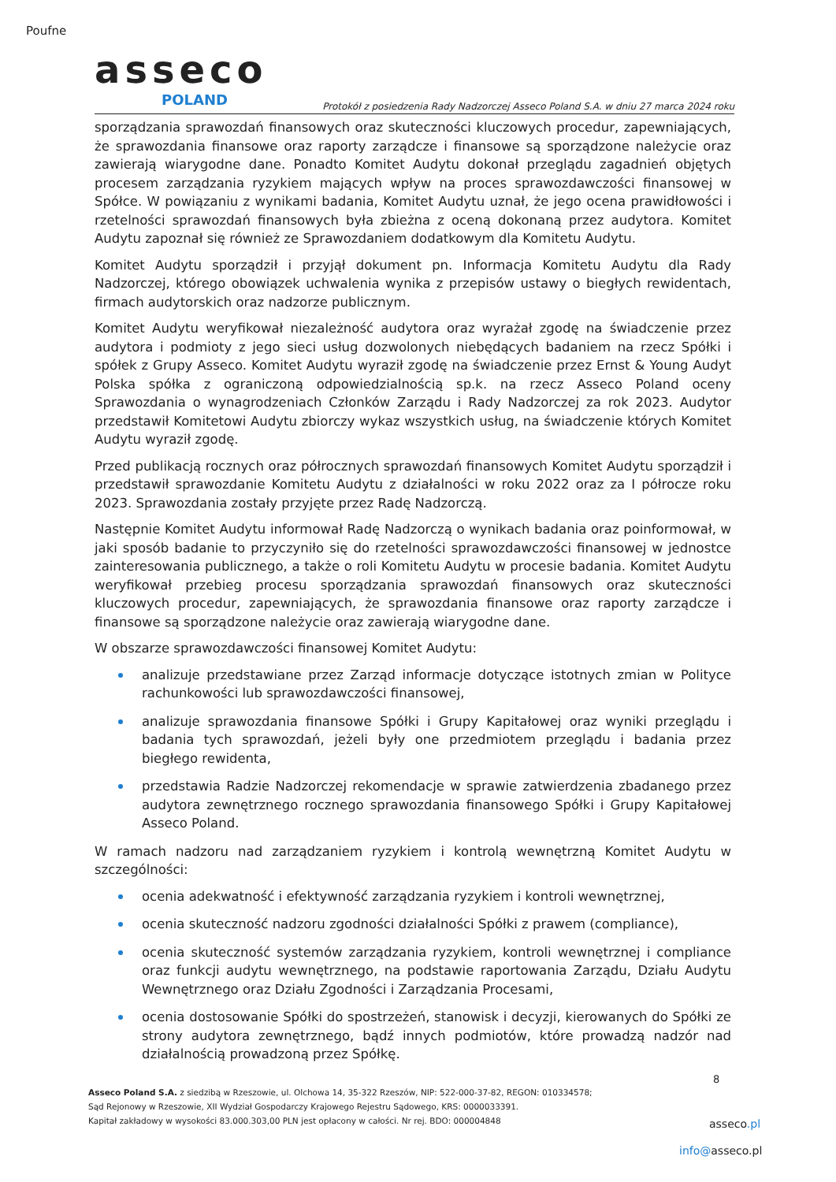Poufne
asseco
POLAND
Protokół z posiedzenia Rady Nadzorczej Asseco Poland S.A. w dniu 27 marca 2024 roku
sporządzania sprawozdań finansowych oraz skuteczności kluczowych procedur, zapewniających, że sprawozdania finansowe oraz raporty zarządcze i finansowe są sporządzone należycie oraz zawierają wiarygodne dane. Ponadto Komitet Audytu dokonał przeglądu zagadnień objętych procesem zarządzania ryzykiem mających wpływ na proces sprawozdawczości finansowej w Spółce. W powiązaniu z wynikami badania, Komitet Audytu uznał, że jego ocena prawidłowości i rzetelności sprawozdań finansowych była zbieżna z oceną dokonaną przez audytora. Komitet Audytu zapoznał się również ze Sprawozdaniem dodatkowym dla Komitetu Audytu.
Komitet Audytu sporządził i przyjął dokument pn. Informacja Komitetu Audytu dla Rady Nadzorczej, którego obowiązek uchwalenia wynika z przepisów ustawy o biegłych rewidentach, firmach audytorskich oraz nadzorze publicznym.
Komitet Audytu weryfikował niezależność audytora oraz wyrażał zgodę na świadczenie przez audytora i podmioty z jego sieci usług dozwolonych niebędących badaniem na rzecz Spółki i spółek z Grupy Asseco. Komitet Audytu wyraził zgodę na świadczenie przez Ernst & Young Audyt Polska spółka z ograniczoną odpowiedzialnością sp.k. na rzecz Asseco Poland oceny Sprawozdania o wynagrodzeniach Członków Zarządu i Rady Nadzorczej za rok 2023. Audytor przedstawił Komitetowi Audytu zbiorczy wykaz wszystkich usług, na świadczenie których Komitet Audytu wyraził zgodę.
Przed publikacją rocznych oraz półrocznych sprawozdań finansowych Komitet Audytu sporządził i przedstawił sprawozdanie Komitetu Audytu z działalności w roku 2022 oraz za I półrocze roku 2023. Sprawozdania zostały przyjęte przez Radę Nadzorczą.
Następnie Komitet Audytu informował Radę Nadzorczą o wynikach badania oraz poinformował, w jaki sposób badanie to przyczyniło się do rzetelności sprawozdawczości finansowej w jednostce zainteresowania publicznego, a także o roli Komitetu Audytu w procesie badania. Komitet Audytu weryfikował przebieg procesu sporządzania sprawozdań finansowych oraz skuteczności kluczowych procedur, zapewniających, że sprawozdania finansowe oraz raporty zarządcze i finansowe są sporządzone należycie oraz zawierają wiarygodne dane.
W obszarze sprawozdawczości finansowej Komitet Audytu:
analizuje przedstawiane przez Zarząd informacje dotyczące istotnych zmian w Polityce rachunkowości lub sprawozdawczości finansowej,
analizuje sprawozdania finansowe Spółki i Grupy Kapitałowej oraz wyniki przeglądu i badania tych sprawozdań, jeżeli były one przedmiotem przeglądu i badania przez biegłego rewidenta,
przedstawia Radzie Nadzorczej rekomendacje w sprawie zatwierdzenia zbadanego przez audytora zewnętrznego rocznego sprawozdania finansowego Spółki i Grupy Kapitałowej Asseco Poland.
W ramach nadzoru nad zarządzaniem ryzykiem i kontrolą wewnętrzną Komitet Audytu w szczególności:
ocenia adekwatność i efektywność zarządzania ryzykiem i kontroli wewnętrznej,
ocenia skuteczność nadzoru zgodności działalności Spółki z prawem (compliance),
ocenia skuteczność systemów zarządzania ryzykiem, kontroli wewnętrznej i compliance oraz funkcji audytu wewnętrznego, na podstawie raportowania Zarządu, Działu Audytu Wewnętrznego oraz Działu Zgodności i Zarządzania Procesami,
ocenia dostosowanie Spółki do spostrzeżeń, stanowisk i decyzji, kierowanych do Spółki ze strony audytora zewnętrznego, bądź innych podmiotów, które prowadzą nadzór nad działalnością prowadzoną przez Spółkę.
8
Asseco Poland S.A. z siedzibą w Rzeszowie, ul. Olchowa 14, 35-322 Rzeszów, NIP: 522-000-37-82, REGON: 010334578;
Sąd Rejonowy w Rzeszowie, XII Wydział Gospodarczy Krajowego Rejestru Sądowego, KRS: 0000033391.
Kapitał zakładowy w wysokości 83.000.303,00 PLN jest opłacony w całości. Nr rej. BDO: 000004848
asseco.pl
info@asseco.pl